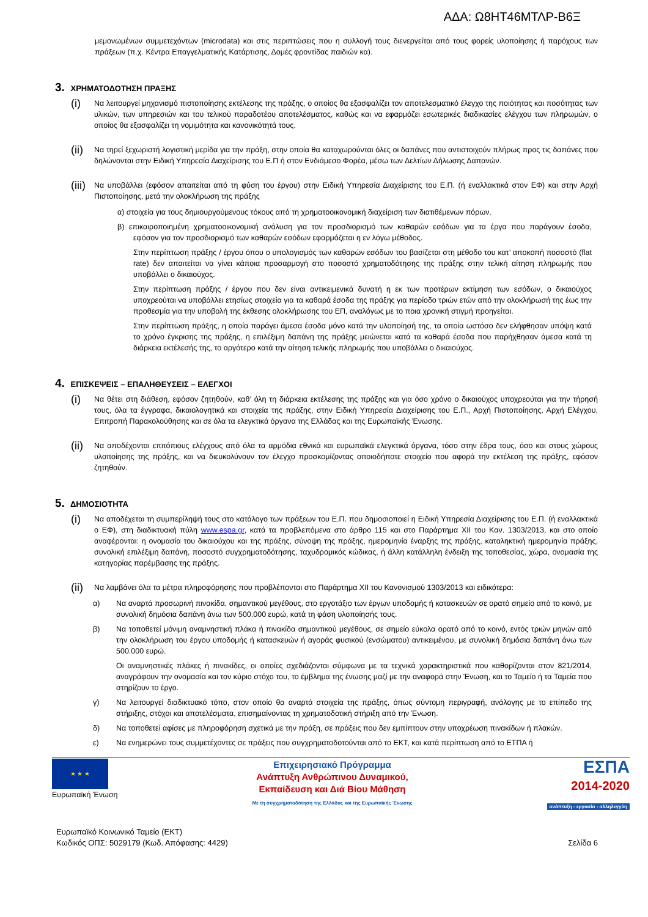ΑΔΑ: Ω8ΗΤ46ΜΤΛΡ-Β6Ξ
μεμονωμένων συμμετεχόντων (microdata) και στις περιπτώσεις που η συλλογή τους διενεργείται από τους φορείς υλοποίησης ή παρόχους των πράξεων (π.χ. Κέντρα Επαγγελματικής Κατάρτισης, Δομές φροντίδας παιδιών κα).
3. ΧΡΗΜΑΤΟΔΟΤΗΣΗ ΠΡΑΞΗΣ
(i)
Να λειτουργεί μηχανισμό πιστοποίησης εκτέλεσης της πράξης, ο οποίος θα εξασφαλίζει τον αποτελεσματικό έλεγχο της ποιότητας και ποσότητας των υλικών, των υπηρεσιών και του τελικού παραδοτέου αποτελέσματος, καθώς και να εφαρμόζει εσωτερικές διαδικασίες ελέγχου των πληρωμών, ο οποίος θα εξασφαλίζει τη νομιμότητα και κανονικότητά τους.
(ii)
Να τηρεί ξεχωριστή λογιστική μερίδα για την πράξη, στην οποία θα καταχωρούνται όλες οι δαπάνες που αντιστοιχούν πλήρως προς τις δαπάνες που δηλώνονται στην Ειδική Υπηρεσία Διαχείρισης του Ε.Π ή στον Ενδιάμεσο Φορέα, μέσω των Δελτίων Δήλωσης Δαπανών.
(iii)
Να υποβάλλει (εφόσον απαιτείται από τη φύση του έργου) στην Ειδική Υπηρεσία Διαχείρισης του Ε.Π. (ή εναλλακτικά στον ΕΦ) και στην Αρχή Πιστοποίησης, μετά την ολοκλήρωση της πράξης
α) στοιχεία για τους δημιουργούμενους τόκους από τη χρηματοοικονομική διαχείριση των διατιθέμενων πόρων.
β) επικαιροποιημένη χρηματοοικονομική ανάλυση για τον προσδιορισμό των καθαρών εσόδων για τα έργα που παράγουν έσοδα, εφόσον για τον προσδιορισμό των καθαρών εσόδων εφαρμόζεται η εν λόγω μέθοδος.
Στην περίπτωση πράξης / έργου όπου ο υπολογισμός των καθαρών εσόδων του βασίζεται στη μέθοδο του κατ’ αποκοπή ποσοστό (flat rate) δεν απαιτείται να γίνει κάποια προσαρμογή στο ποσοστό χρηματοδότησης της πράξης στην τελική αίτηση πληρωμής που υποβάλλει ο δικαιούχος.
Στην περίπτωση πράξης / έργου που δεν είναι αντικειμενικά δυνατή η εκ των προτέρων εκτίμηση των εσόδων, ο δικαιούχος υποχρεούται να υποβάλλει ετησίως στοιχεία για τα καθαρά έσοδα της πράξης για περίοδο τριών ετών από την ολοκλήρωσή της έως την προθεσμία για την υποβολή της έκθεσης ολοκλήρωσης του ΕΠ, αναλόγως με το ποια χρονική στιγμή προηγείται.
Στην περίπτωση πράξης, η οποία παράγει άμεσα έσοδα μόνο κατά την υλοποίησή της, τα οποία ωστόσο δεν ελήφθησαν υπόψη κατά το χρόνο έγκρισης της πράξης, η επιλέξιμη δαπάνη της πράξης μειώνεται κατά τα καθαρά έσοδα που παρήχθησαν άμεσα κατά τη διάρκεια εκτέλεσής της, το αργότερο κατά την αίτηση τελικής πληρωμής που υποβάλλει ο δικαιούχος.
4. ΕΠΙΣΚΕΨΕΙΣ – ΕΠΑΛΗΘΕΥΣΕΙΣ – ΕΛΕΓΧΟΙ
(i)
Να θέτει στη διάθεση, εφόσον ζητηθούν, καθ’ όλη τη διάρκεια εκτέλεσης της πράξης και για όσο χρόνο ο δικαιούχος υποχρεούται για την τήρησή τους, όλα τα έγγραφα, δικαιολογητικά και στοιχεία της πράξης, στην Ειδική Υπηρεσία Διαχείρισης του Ε.Π., Αρχή Πιστοποίησης, Αρχή Ελέγχου, Επιτροπή Παρακολούθησης και σε όλα τα ελεγκτικά όργανα της Ελλάδας και της Ευρωπαϊκής Ένωσης.
(ii)
Να αποδέχονται επιτόπιους ελέγχους από όλα τα αρμόδια εθνικά και ευρωπαϊκά ελεγκτικά όργανα, τόσο στην έδρα τους, όσο και στους χώρους υλοποίησης της πράξης, και να διευκολύνουν τον έλεγχο προσκομίζοντας οποιοδήποτε στοιχείο που αφορά την εκτέλεση της πράξης, εφόσον ζητηθούν.
5. ΔΗΜΟΣΙΟΤΗΤΑ
(i)
Να αποδέχεται τη συμπερίληψή τους στο κατάλογο των πράξεων του Ε.Π. που δημοσιοποιεί η Ειδική Υπηρεσία Διαχείρισης του Ε.Π. (ή εναλλακτικά ο ΕΦ), στη διαδικτυακή πύλη www.espa.gr, κατά τα προβλεπόμενα στο άρθρο 115 και στο Παράρτημα XII του Καν. 1303/2013, και στο οποίο αναφέρονται: η ονομασία του δικαιούχου και της πράξης, σύνοψη της πράξης, ημερομηνία έναρξης της πράξης, καταληκτική ημερομηνία πράξης, συνολική επιλέξιμη δαπάνη, ποσοστό συγχρηματοδότησης, ταχυδρομικός κώδικας, ή άλλη κατάλληλη ένδειξη της τοποθεσίας, χώρα, ονομασία της κατηγορίας παρέμβασης της πράξης.
(ii)
Να λαμβάνει όλα τα μέτρα πληροφόρησης που προβλέπονται στο Παράρτημα XII του Κανονισμού 1303/2013 και ειδικότερα:
α) Να αναρτά προσωρινή πινακίδα, σημαντικού μεγέθους, στο εργοτάξιο των έργων υποδομής ή κατασκευών σε ορατό σημείο από το κοινό, με συνολική δημόσια δαπάνη άνω των 500.000 ευρώ, κατά τη φάση υλοποίησής τους.
β) Να τοποθετεί μόνιμη αναμνηστική πλάκα ή πινακίδα σημαντικού μεγέθους, σε σημείο εύκολα ορατό από το κοινό, εντός τριών μηνών από την ολοκλήρωση του έργου υποδομής ή κατασκευών ή αγοράς φυσικού (ενσώματου) αντικειμένου, με συνολική δημόσια δαπάνη άνω των 500.000 ευρώ.
Οι αναμνηστικές πλάκες ή πινακίδες, οι οποίες σχεδιάζονται σύμφωνα με τα τεχνικά χαρακτηριστικά που καθορίζονται στον 821/2014, αναγράφουν την ονομασία και τον κύριο στόχο του, το έμβλημα της ένωσης μαζί με την αναφορά στην Ένωση, και το Ταμείο ή τα Ταμεία που στηρίζουν το έργο.
γ) Να λειτουργεί διαδικτυακό τόπο, στον οποίο θα αναρτά στοιχεία της πράξης, όπως σύντομη περιγραφή, ανάλογης με το επίπεδο της στήριξης, στόχοι και αποτελέσματα, επισημαίνοντας τη χρηματοδοτική στήριξη από την Ένωση.
δ) Να τοποθετεί αφίσες με πληροφόρηση σχετικά με την πράξη, σε πράξεις που δεν εμπίπτουν στην υποχρέωση πινακίδων ή πλακών.
ε) Να ενημερώνει τους συμμετέχοντες σε πράξεις που συγχρηματοδοτούνται από το ΕΚΤ, και κατά περίπτωση από το ΕΤΠΑ ή
★ ★ ★
Ευρωπαϊκή Ένωση
Επιχειρησιακό Πρόγραμμα
Ανάπτυξη Ανθρώπινου Δυναμικού,
Εκπαίδευση και Διά Βίου Μάθηση
Με τη συγχρηματοδότηση της Ελλάδας και της Ευρωπαϊκής Ένωσης
ΕΣΠΑ
2014-2020
ανάπτυξη - εργασία - αλληλεγγύη
Ευρωπαϊκό Κοινωνικό Ταμείο (ΕΚΤ)
Κωδικός ΟΠΣ: 5029179 (Κωδ. Απόφασης: 4429)
Σελίδα 6